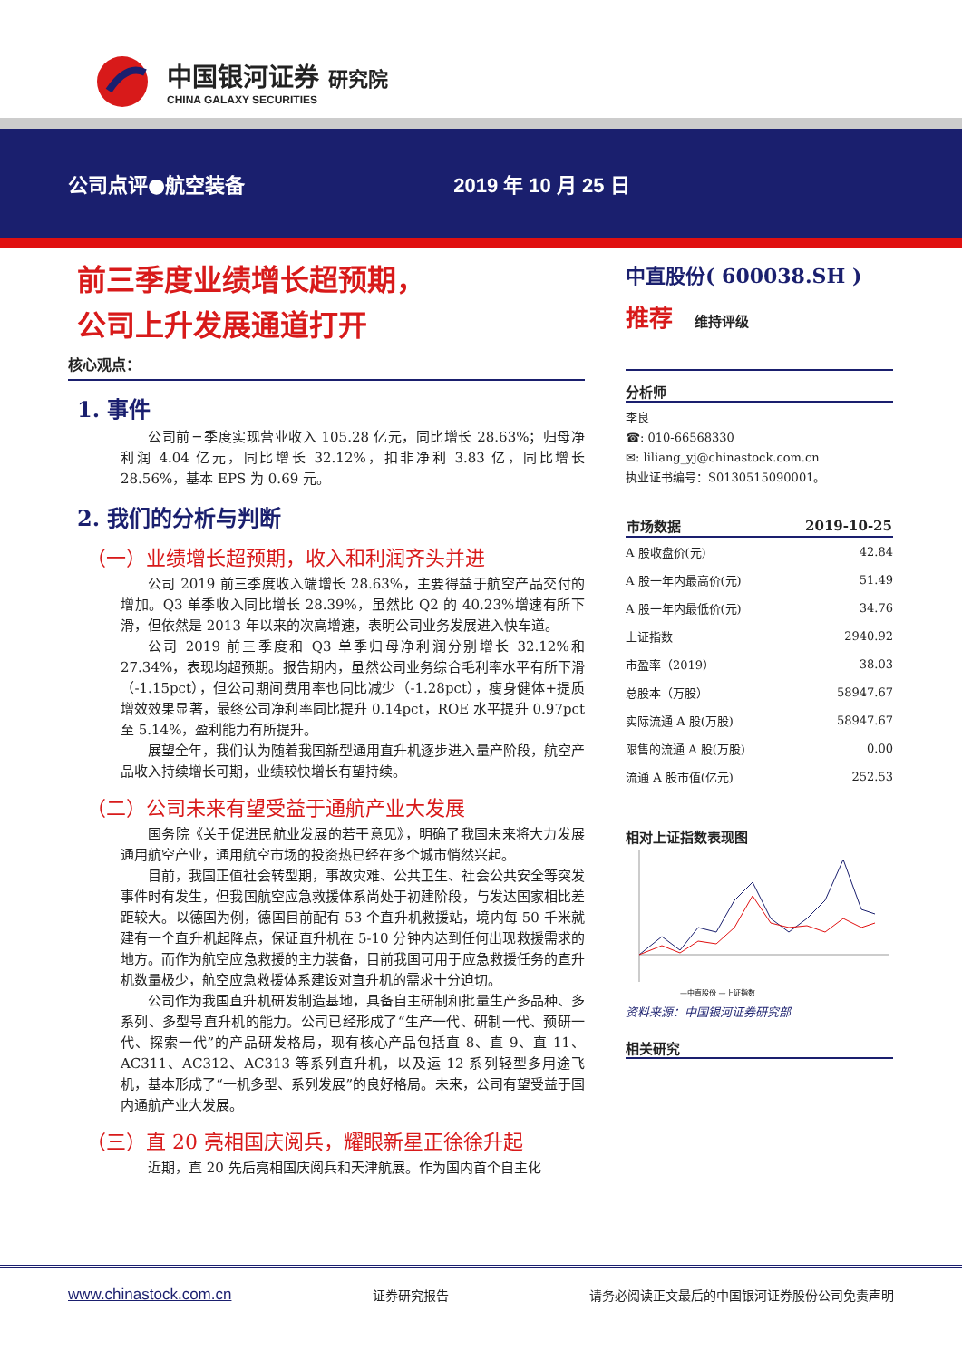中国银河证券 研究院
CHINA GALAXY SECURITIES
公司点评●航空装备 2019 年 10 月 25 日
前三季度业绩增长超预期，
公司上升发展通道打开
核心观点：
1. 事件
公司前三季度实现营业收入 105.28 亿元，同比增长 28.63%；归母净利润 4.04 亿元，同比增长 32.12%，扣非净利 3.83 亿，同比增长 28.56%，基本 EPS 为 0.69 元。
2. 我们的分析与判断
（一）业绩增长超预期，收入和利润齐头并进
公司 2019 前三季度收入端增长 28.63%，主要得益于航空产品交付的增加。Q3 单季收入同比增长 28.39%，虽然比 Q2 的 40.23%增速有所下滑，但依然是 2013 年以来的次高增速，表明公司业务发展进入快车道。
公司 2019 前三季度和 Q3 单季归母净利润分别增长 32.12%和 27.34%，表现均超预期。报告期内，虽然公司业务综合毛利率水平有所下滑（-1.15pct），但公司期间费用率也同比减少（-1.28pct），瘦身健体+提质增效效果显著，最终公司净利率同比提升 0.14pct，ROE 水平提升 0.97pct 至 5.14%，盈利能力有所提升。
展望全年，我们认为随着我国新型通用直升机逐步进入量产阶段，航空产品收入持续增长可期，业绩较快增长有望持续。
（二）公司未来有望受益于通航产业大发展
国务院《关于促进民航业发展的若干意见》，明确了我国未来将大力发展通用航空产业，通用航空市场的投资热已经在多个城市悄然兴起。
目前，我国正值社会转型期，事故灾难、公共卫生、社会公共安全等突发事件时有发生，但我国航空应急救援体系尚处于初建阶段，与发达国家相比差距较大。以德国为例，德国目前配有 53 个直升机救援站，境内每 50 千米就建有一个直升机起降点，保证直升机在 5-10 分钟内达到任何出现救援需求的地方。而作为航空应急救援的主力装备，目前我国可用于应急救援任务的直升机数量极少，航空应急救援体系建设对直升机的需求十分迫切。
公司作为我国直升机研发制造基地，具备自主研制和批量生产多品种、多系列、多型号直升机的能力。公司已经形成了“生产一代、研制一代、预研一代、探索一代”的产品研发格局，现有核心产品包括直 8、直 9、直 11、AC311、AC312、AC313 等系列直升机，以及运 12 系列轻型多用途飞机，基本形成了“一机多型、系列发展”的良好格局。未来，公司有望受益于国内通航产业大发展。
（三）直 20 亮相国庆阅兵，耀眼新星正徐徐升起
近期，直 20 先后亮相国庆阅兵和天津航展。作为国内首个自主化
中直股份( 600038.SH )
推荐 维持评级
分析师
李良
☎: 010-66568330
✉: liliang_yj@chinastock.com.cn
执业证书编号：S0130515090001。
| 市场数据 | 2019-10-25 |
| --- | --- |
| A 股收盘价(元) | 42.84 |
| A 股一年内最高价(元) | 51.49 |
| A 股一年内最低价(元) | 34.76 |
| 上证指数 | 2940.92 |
| 市盈率（2019） | 38.03 |
| 总股本（万股） | 58947.67 |
| 实际流通 A 股(万股) | 58947.67 |
| 限售的流通 A 股(万股) | 0.00 |
| 流通 A 股市值(亿元) | 252.53 |
相对上证指数表现图
—中直股份 —上证指数
资料来源：中国银河证券研究部
相关研究
www.chinastock.com.cn 证券研究报告 请务必阅读正文最后的中国银河证券股份公司免责声明